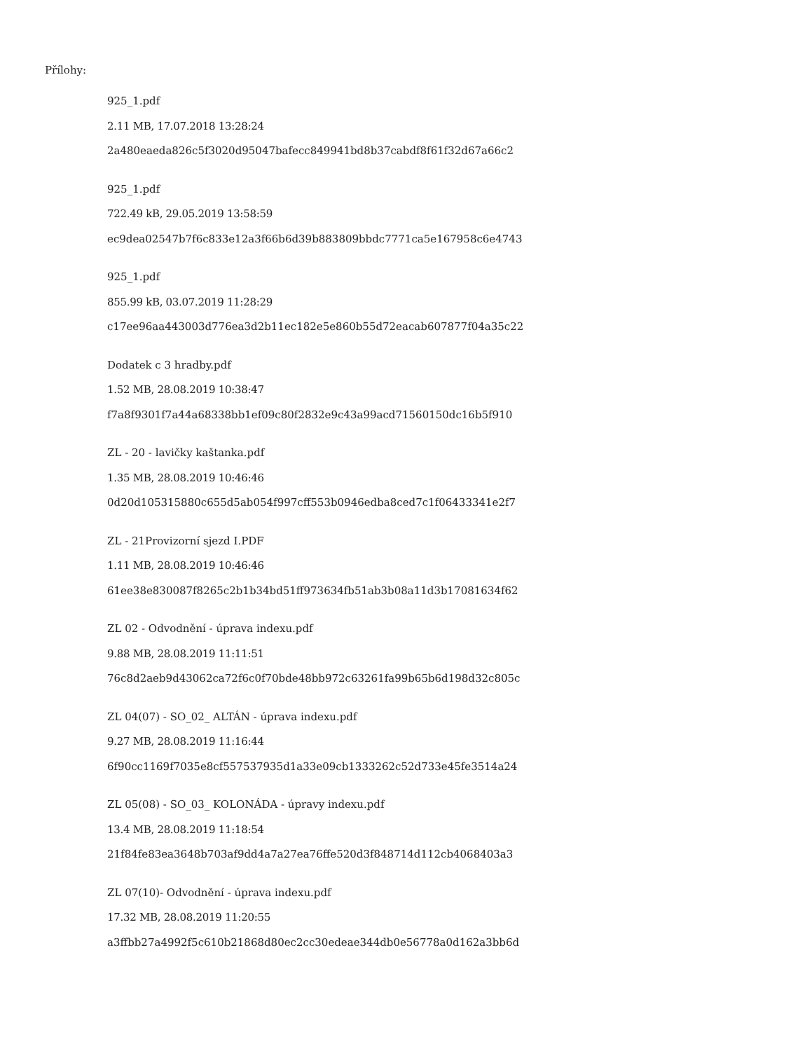Přílohy:
925_1.pdf
2.11 MB, 17.07.2018 13:28:24
2a480eaeda826c5f3020d95047bafecc849941bd8b37cabdf8f61f32d67a66c2
925_1.pdf
722.49 kB, 29.05.2019 13:58:59
ec9dea02547b7f6c833e12a3f66b6d39b883809bbdc7771ca5e167958c6e4743
925_1.pdf
855.99 kB, 03.07.2019 11:28:29
c17ee96aa443003d776ea3d2b11ec182e5e860b55d72eacab607877f04a35c22
Dodatek c 3 hradby.pdf
1.52 MB, 28.08.2019 10:38:47
f7a8f9301f7a44a68338bb1ef09c80f2832e9c43a99acd71560150dc16b5f910
ZL - 20 - lavičky kaštanka.pdf
1.35 MB, 28.08.2019 10:46:46
0d20d105315880c655d5ab054f997cff553b0946edba8ced7c1f06433341e2f7
ZL - 21Provizorní sjezd I.PDF
1.11 MB, 28.08.2019 10:46:46
61ee38e830087f8265c2b1b34bd51ff973634fb51ab3b08a11d3b17081634f62
ZL 02 - Odvodnění - úprava indexu.pdf
9.88 MB, 28.08.2019 11:11:51
76c8d2aeb9d43062ca72f6c0f70bde48bb972c63261fa99b65b6d198d32c805c
ZL 04(07) - SO_02_ ALTÁN - úprava indexu.pdf
9.27 MB, 28.08.2019 11:16:44
6f90cc1169f7035e8cf557537935d1a33e09cb1333262c52d733e45fe3514a24
ZL 05(08) - SO_03_ KOLONÁDA - úpravy indexu.pdf
13.4 MB, 28.08.2019 11:18:54
21f84fe83ea3648b703af9dd4a7a27ea76ffe520d3f848714d112cb4068403a3
ZL 07(10)- Odvodnění - úprava indexu.pdf
17.32 MB, 28.08.2019 11:20:55
a3ffbb27a4992f5c610b21868d80ec2cc30edeae344db0e56778a0d162a3bb6d